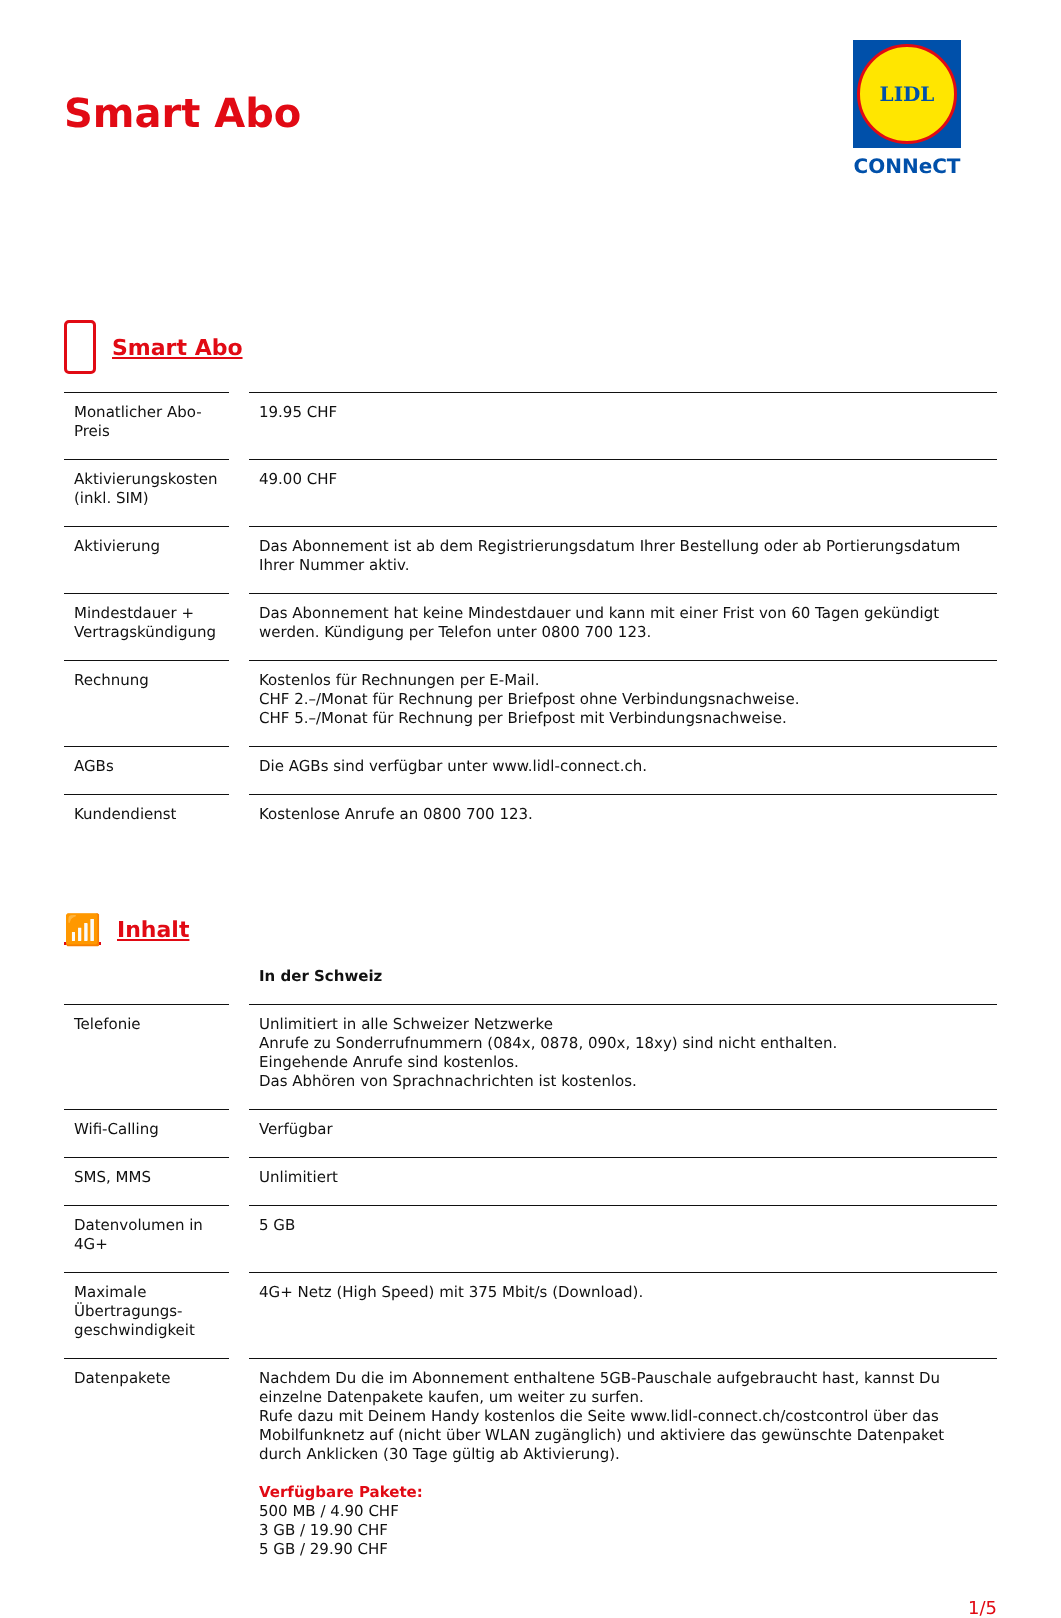Smart Abo
LIDL
CONNeCT
Smart Abo
| Monatlicher Abo-Preis | 19.95 CHF |
| Aktivierungskosten (inkl. SIM) | 49.00 CHF |
| Aktivierung | Das Abonnement ist ab dem Registrierungsdatum Ihrer Bestellung oder ab Portierungsdatum Ihrer Nummer aktiv. |
| Mindestdauer + Vertragskündigung | Das Abonnement hat keine Mindestdauer und kann mit einer Frist von 60 Tagen gekündigt werden. Kündigung per Telefon unter 0800 700 123. |
| Rechnung | Kostenlos für Rechnungen per E-Mail. CHF 2.–/Monat für Rechnung per Briefpost ohne Verbindungsnachweise. CHF 5.–/Monat für Rechnung per Briefpost mit Verbindungsnachweise. |
| AGBs | Die AGBs sind verfügbar unter www.lidl-connect.ch. |
| Kundendienst | Kostenlose Anrufe an 0800 700 123. |
📶 Inhalt
| | In der Schweiz |
| --- | --- |
| Telefonie | Unlimitiert in alle Schweizer Netzwerke Anrufe zu Sonderrufnummern (084x, 0878, 090x, 18xy) sind nicht enthalten. Eingehende Anrufe sind kostenlos. Das Abhören von Sprachnachrichten ist kostenlos. |
| Wifi-Calling | Verfügbar |
| SMS, MMS | Unlimitiert |
| Datenvolumen in 4G+ | 5 GB |
| Maximale Übertragungs-geschwindigkeit | 4G+ Netz (High Speed) mit 375 Mbit/s (Download). |
| Datenpakete | Nachdem Du die im Abonnement enthaltene 5GB-Pauschale aufgebraucht hast, kannst Du einzelne Datenpakete kaufen, um weiter zu surfen. Rufe dazu mit Deinem Handy kostenlos die Seite www.lidl-connect.ch/costcontrol über das Mobilfunknetz auf (nicht über WLAN zugänglich) und aktiviere das gewünschte Datenpaket durch Anklicken (30 Tage gültig ab Aktivierung). Verfügbare Pakete: 500 MB / 4.90 CHF 3 GB / 19.90 CHF 5 GB / 29.90 CHF |
1/5